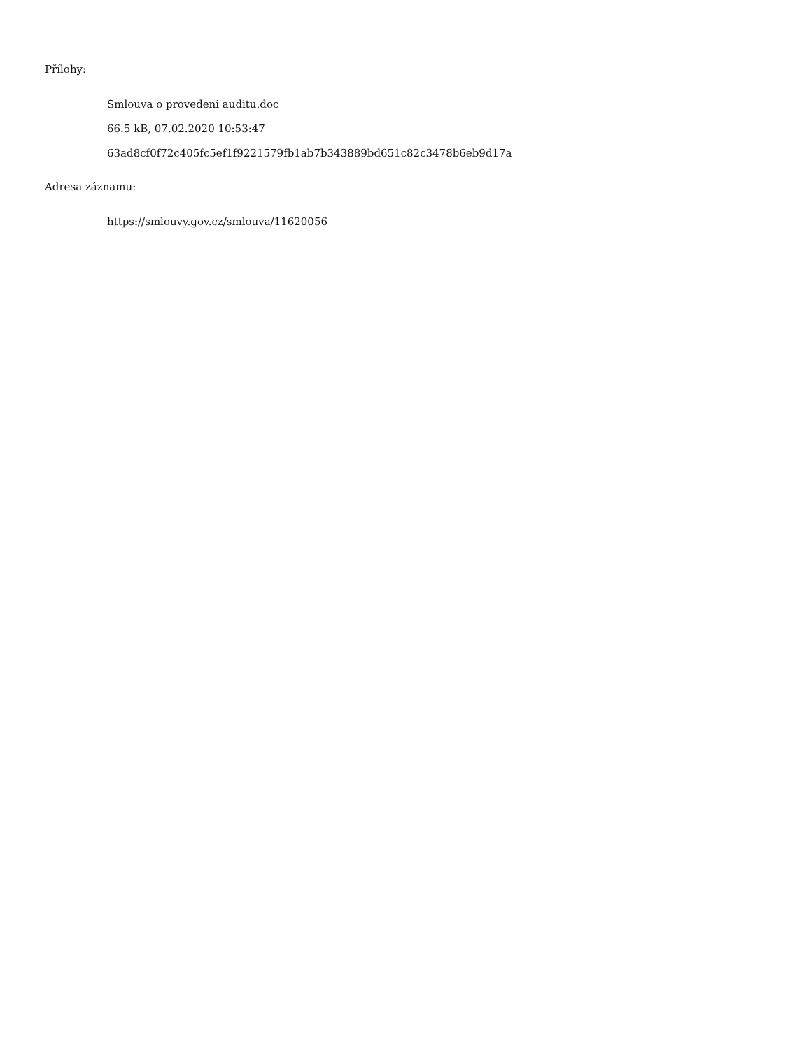Přílohy:
Smlouva o provedeni auditu.doc
66.5 kB, 07.02.2020 10:53:47
63ad8cf0f72c405fc5ef1f9221579fb1ab7b343889bd651c82c3478b6eb9d17a
Adresa záznamu:
https://smlouvy.gov.cz/smlouva/11620056